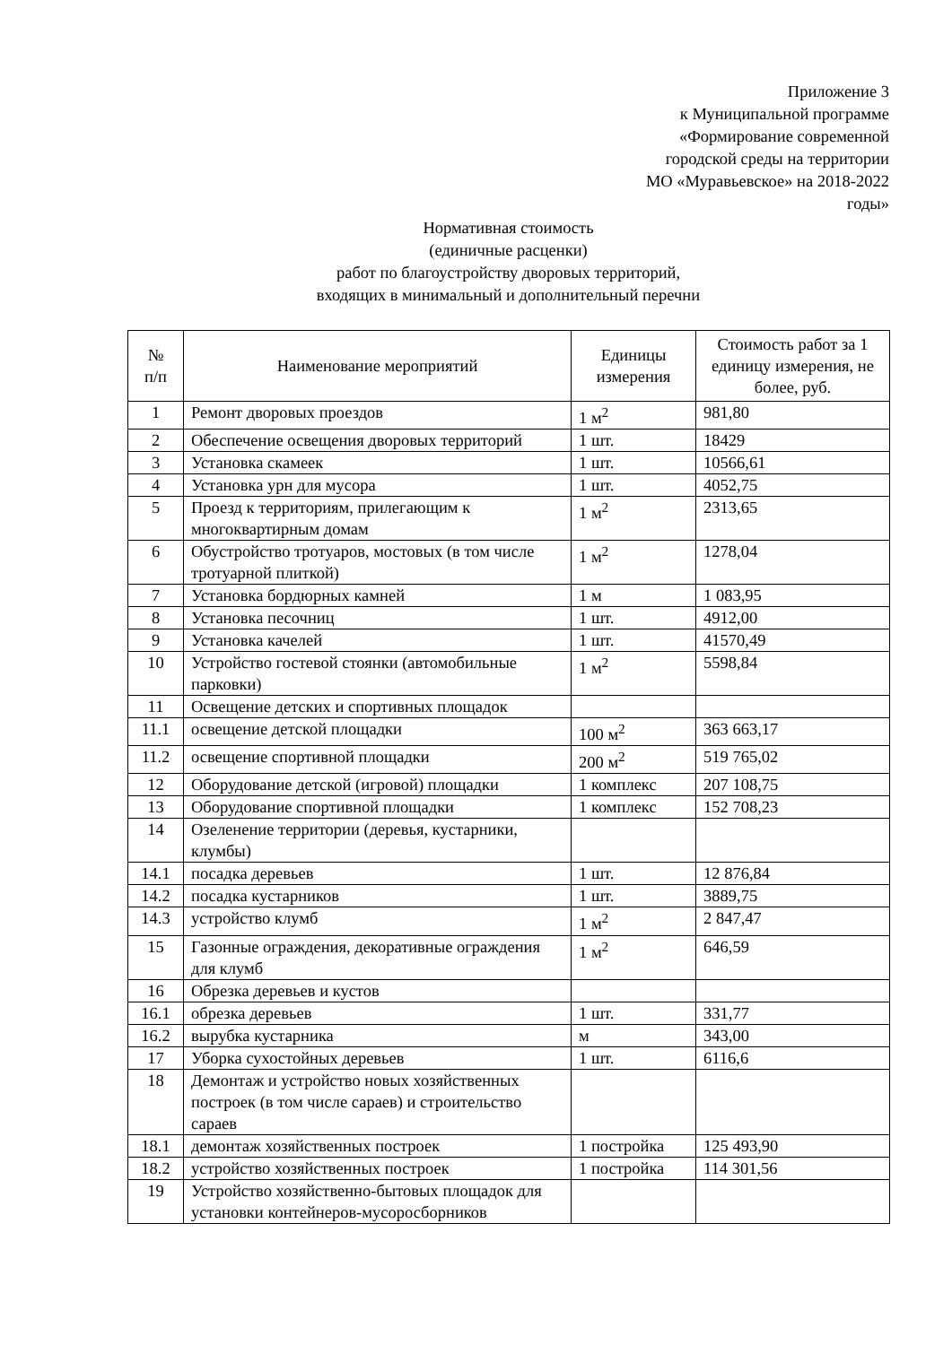Приложение 3
к Муниципальной программе
«Формирование современной
городской среды на территории
МО «Муравьевское» на 2018-2022
годы»
Нормативная стоимость
(единичные расценки)
работ по благоустройству дворовых территорий,
входящих в минимальный и дополнительный перечни
| № п/п | Наименование мероприятий | Единицы измерения | Стоимость работ за 1 единицу измерения, не более, руб. |
| --- | --- | --- | --- |
| 1 | Ремонт дворовых проездов | 1 м<sup>2</sup> | 981,80 |
| 2 | Обеспечение освещения дворовых территорий | 1 шт. | 18429 |
| 3 | Установка скамеек | 1 шт. | 10566,61 |
| 4 | Установка урн для мусора | 1 шт. | 4052,75 |
| 5 | Проезд к территориям, прилегающим к многоквартирным домам | 1 м<sup>2</sup> | 2313,65 |
| 6 | Обустройство тротуаров, мостовых (в том числе тротуарной плиткой) | 1 м<sup>2</sup> | 1278,04 |
| 7 | Установка бордюрных камней | 1 м | 1 083,95 |
| 8 | Установка песочниц | 1 шт. | 4912,00 |
| 9 | Установка качелей | 1 шт. | 41570,49 |
| 10 | Устройство гостевой стоянки (автомобильные парковки) | 1 м<sup>2</sup> | 5598,84 |
| 11 | Освещение детских и спортивных площадок | | |
| 11.1 | освещение детской площадки | 100 м<sup>2</sup> | 363 663,17 |
| 11.2 | освещение спортивной площадки | 200 м<sup>2</sup> | 519 765,02 |
| 12 | Оборудование детской (игровой) площадки | 1 комплекс | 207 108,75 |
| 13 | Оборудование спортивной площадки | 1 комплекс | 152 708,23 |
| 14 | Озеленение территории (деревья, кустарники, клумбы) | | |
| 14.1 | посадка деревьев | 1 шт. | 12 876,84 |
| 14.2 | посадка кустарников | 1 шт. | 3889,75 |
| 14.3 | устройство клумб | 1 м<sup>2</sup> | 2 847,47 |
| 15 | Газонные ограждения, декоративные ограждения для клумб | 1 м<sup>2</sup> | 646,59 |
| 16 | Обрезка деревьев и кустов | | |
| 16.1 | обрезка деревьев | 1 шт. | 331,77 |
| 16.2 | вырубка кустарника | м | 343,00 |
| 17 | Уборка сухостойных деревьев | 1 шт. | 6116,6 |
| 18 | Демонтаж и устройство новых хозяйственных построек (в том числе сараев) и строительство сараев | | |
| 18.1 | демонтаж хозяйственных построек | 1 постройка | 125 493,90 |
| 18.2 | устройство хозяйственных построек | 1 постройка | 114 301,56 |
| 19 | Устройство хозяйственно-бытовых площадок для установки контейнеров-мусоросборников | | |